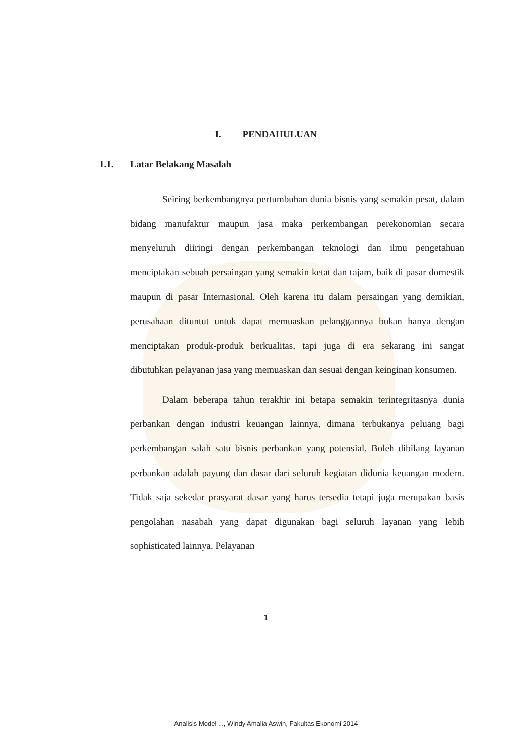I. PENDAHULUAN
1.1. Latar Belakang Masalah
Seiring berkembangnya pertumbuhan dunia bisnis yang semakin pesat, dalam bidang manufaktur maupun jasa maka perkembangan perekonomian secara menyeluruh diiringi dengan perkembangan teknologi dan ilmu pengetahuan menciptakan sebuah persaingan yang semakin ketat dan tajam, baik di pasar domestik maupun di pasar Internasional. Oleh karena itu dalam persaingan yang demikian, perusahaan dituntut untuk dapat memuaskan pelanggannya bukan hanya dengan menciptakan produk-produk berkualitas, tapi juga di era sekarang ini sangat dibutuhkan pelayanan jasa yang memuaskan dan sesuai dengan keinginan konsumen.
Dalam beberapa tahun terakhir ini betapa semakin terintegritasnya dunia perbankan dengan industri keuangan lainnya, dimana terbukanya peluang bagi perkembangan salah satu bisnis perbankan yang potensial. Boleh dibilang layanan perbankan adalah payung dan dasar dari seluruh kegiatan didunia keuangan modern. Tidak saja sekedar prasyarat dasar yang harus tersedia tetapi juga merupakan basis pengolahan nasabah yang dapat digunakan bagi seluruh layanan yang lebih sophisticated lainnya. Pelayanan
1
Analisis Model ..., Windy Amalia Aswin, Fakultas Ekonomi 2014